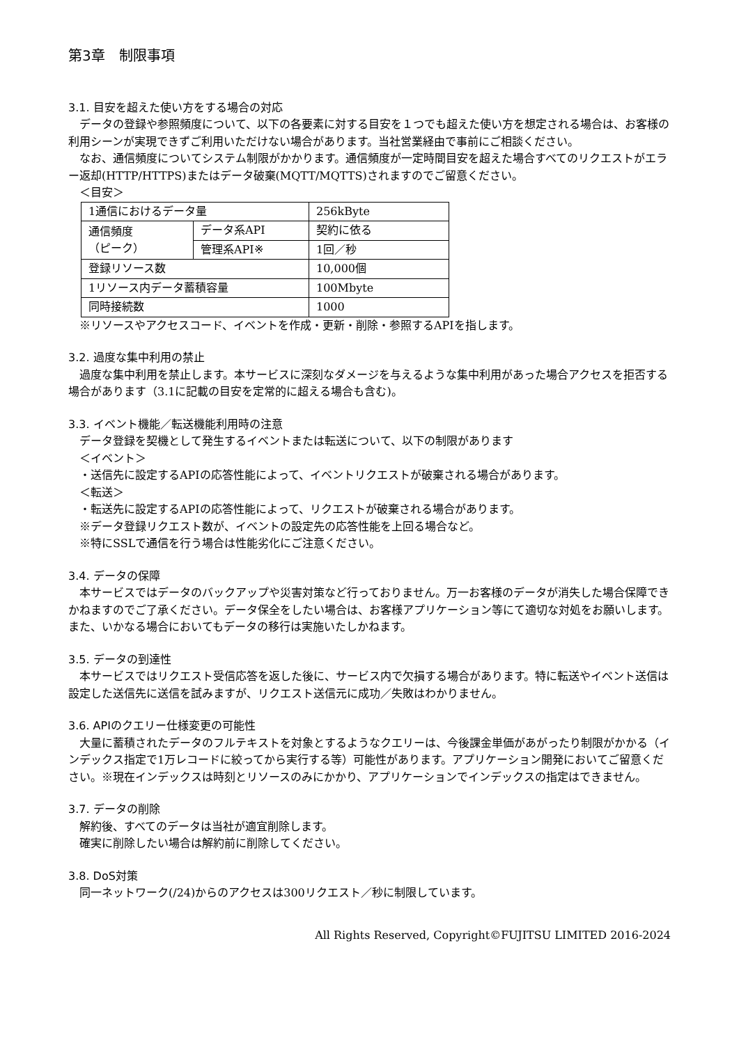第3章　制限事項
3.1. 目安を超えた使い方をする場合の対応
データの登録や参照頻度について、以下の各要素に対する目安を１つでも超えた使い方を想定される場合は、お客様の利用シーンが実現できずご利用いただけない場合があります。当社営業経由で事前にご相談ください。
なお、通信頻度についてシステム制限がかかります。通信頻度が一定時間目安を超えた場合すべてのリクエストがエラー返却(HTTP/HTTPS)またはデータ破棄(MQTT/MQTTS)されますのでご留意ください。
＜目安＞
| 1通信におけるデータ量 | | 256kByte |
| 通信頻度 （ピーク） | データ系API | 契約に依る |
| | 管理系API※ | 1回／秒 |
| 登録リソース数 | | 10,000個 |
| 1リソース内データ蓄積容量 | | 100Mbyte |
| 同時接続数 | | 1000 |
※リソースやアクセスコード、イベントを作成・更新・削除・参照するAPIを指します。
3.2. 過度な集中利用の禁止
過度な集中利用を禁止します。本サービスに深刻なダメージを与えるような集中利用があった場合アクセスを拒否する場合があります（3.1に記載の目安を定常的に超える場合も含む)。
3.3. イベント機能／転送機能利用時の注意
データ登録を契機として発生するイベントまたは転送について、以下の制限があります
＜イベント＞
・送信先に設定するAPIの応答性能によって、イベントリクエストが破棄される場合があります。
＜転送＞
・転送先に設定するAPIの応答性能によって、リクエストが破棄される場合があります。
※データ登録リクエスト数が、イベントの設定先の応答性能を上回る場合など。
※特にSSLで通信を行う場合は性能劣化にご注意ください。
3.4. データの保障
本サービスではデータのバックアップや災害対策など行っておりません。万一お客様のデータが消失した場合保障できかねますのでご了承ください。データ保全をしたい場合は、お客様アプリケーション等にて適切な対処をお願いします。また、いかなる場合においてもデータの移行は実施いたしかねます。
3.5. データの到達性
本サービスではリクエスト受信応答を返した後に、サービス内で欠損する場合があります。特に転送やイベント送信は設定した送信先に送信を試みますが、リクエスト送信元に成功／失敗はわかりません。
3.6. APIのクエリー仕様変更の可能性
大量に蓄積されたデータのフルテキストを対象とするようなクエリーは、今後課金単価があがったり制限がかかる（インデックス指定で1万レコードに絞ってから実行する等）可能性があります。アプリケーション開発においてご留意ください。※現在インデックスは時刻とリソースのみにかかり、アプリケーションでインデックスの指定はできません。
3.7. データの削除
解約後、すべてのデータは当社が適宜削除します。
確実に削除したい場合は解約前に削除してください。
3.8. DoS対策
同一ネットワーク(/24)からのアクセスは300リクエスト／秒に制限しています。
All Rights Reserved, Copyright©FUJITSU LIMITED 2016-2024